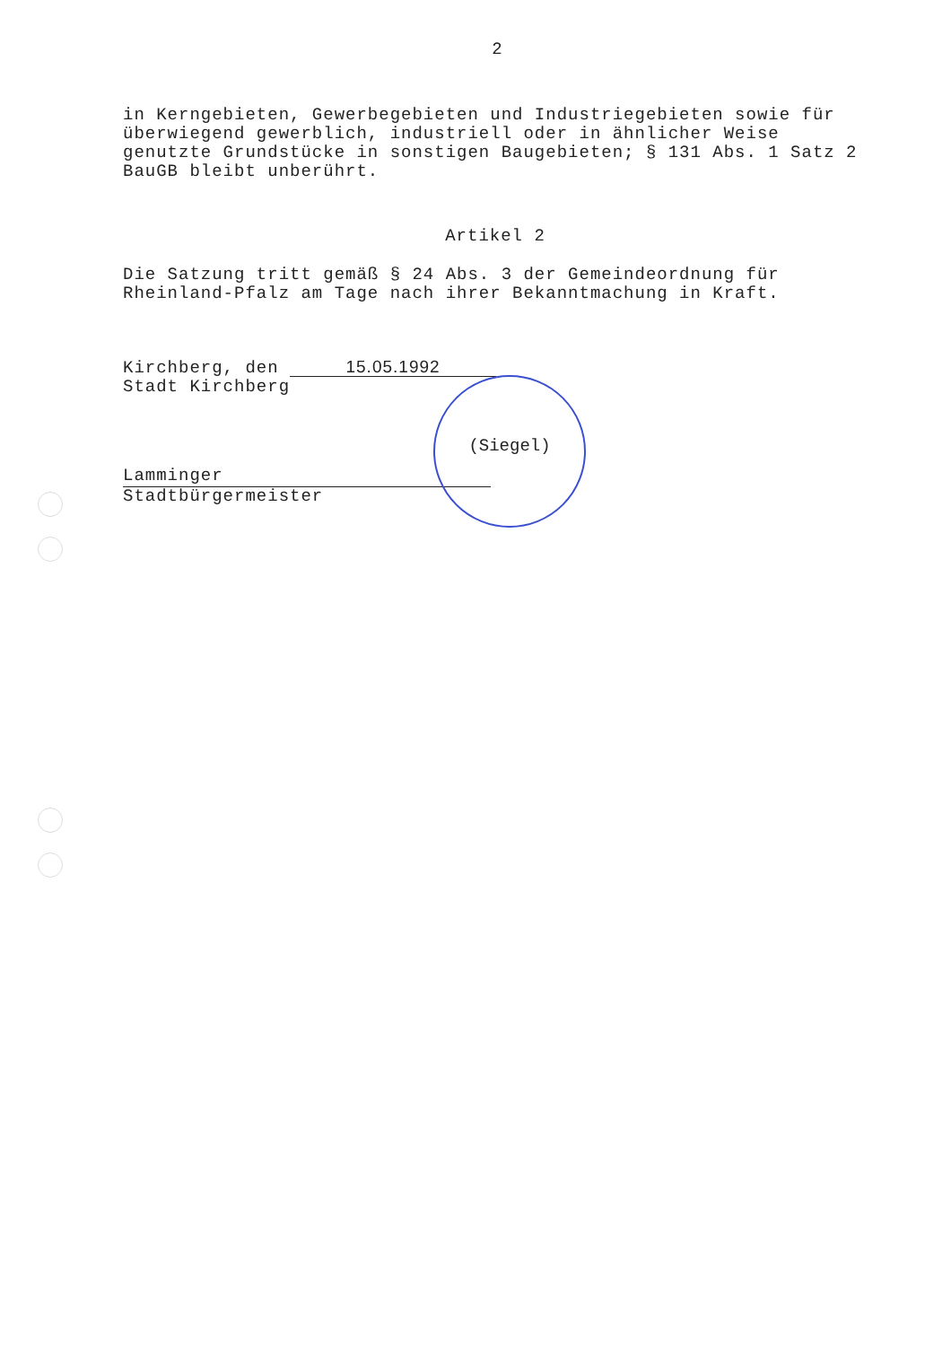2
in Kerngebieten, Gewerbegebieten und Industriegebieten sowie für überwiegend gewerblich, industriell oder in ähnlicher Weise genutzte Grundstücke in sonstigen Baugebieten; § 131 Abs. 1 Satz 2 BauGB bleibt unberührt.
Artikel 2
Die Satzung tritt gemäß § 24 Abs. 3 der Gemeindeordnung für Rheinland-Pfalz am Tage nach ihrer Bekanntmachung in Kraft.
Kirchberg, den 15.05.1992
Stadt Kirchberg
Lamminger
Stadtbürgermeister
(Siegel)